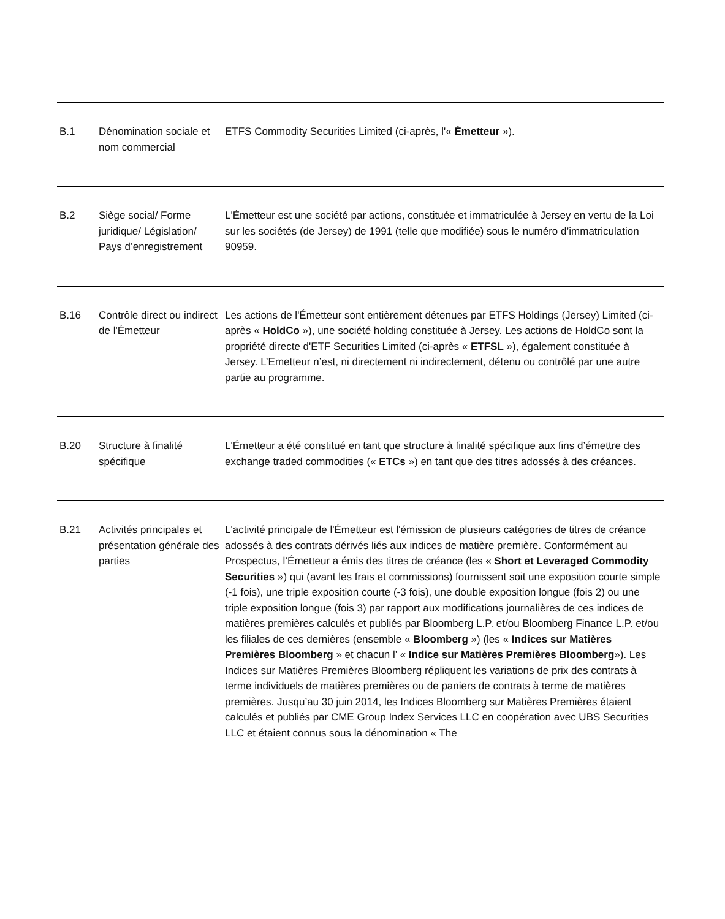| B.1 | Dénomination sociale et nom commercial | ETFS Commodity Securities Limited (ci-après, l'« Émetteur »). |
| B.2 | Siège social/ Forme juridique/ Législation/ Pays d’enregistrement | L'Émetteur est une société par actions, constituée et immatriculée à Jersey en vertu de la Loi sur les sociétés (de Jersey) de 1991 (telle que modifiée) sous le numéro d’immatriculation 90959. |
| B.16 | Contrôle direct ou indirect de l'Émetteur | Les actions de l'Émetteur sont entièrement détenues par ETFS Holdings (Jersey) Limited (ci-après « HoldCo »), une société holding constituée à Jersey. Les actions de HoldCo sont la propriété directe d'ETF Securities Limited (ci-après « ETFSL »), également constituée à Jersey. L’Emetteur n’est, ni directement ni indirectement, détenu ou contrôlé par une autre partie au programme. |
| B.20 | Structure à finalité spécifique | L'Émetteur a été constitué en tant que structure à finalité spécifique aux fins d’émettre des exchange traded commodities (« ETCs ») en tant que des titres adossés à des créances. |
| B.21 | Activités principales et présentation générale des parties | L'activité principale de l'Émetteur est l'émission de plusieurs catégories de titres de créance adossés à des contrats dérivés liés aux indices de matière première. Conformément au Prospectus, l’Émetteur a émis des titres de créance (les « Short et Leveraged Commodity Securities ») qui (avant les frais et commissions) fournissent soit une exposition courte simple (-1 fois), une triple exposition courte (-3 fois), une double exposition longue (fois 2) ou une triple exposition longue (fois 3) par rapport aux modifications journalières de ces indices de matières premières calculés et publiés par Bloomberg L.P. et/ou Bloomberg Finance L.P. et/ou les filiales de ces dernières (ensemble « Bloomberg ») (les « Indices sur Matières Premières Bloomberg » et chacun l’ « Indice sur Matières Premières Bloomberg »). Les Indices sur Matières Premières Bloomberg répliquent les variations de prix des contrats à terme individuels de matières premières ou de paniers de contrats à terme de matières premières. Jusqu’au 30 juin 2014, les Indices Bloomberg sur Matières Premières étaient calculés et publiés par CME Group Index Services LLC en coopération avec UBS Securities LLC et étaient connus sous la dénomination « The |